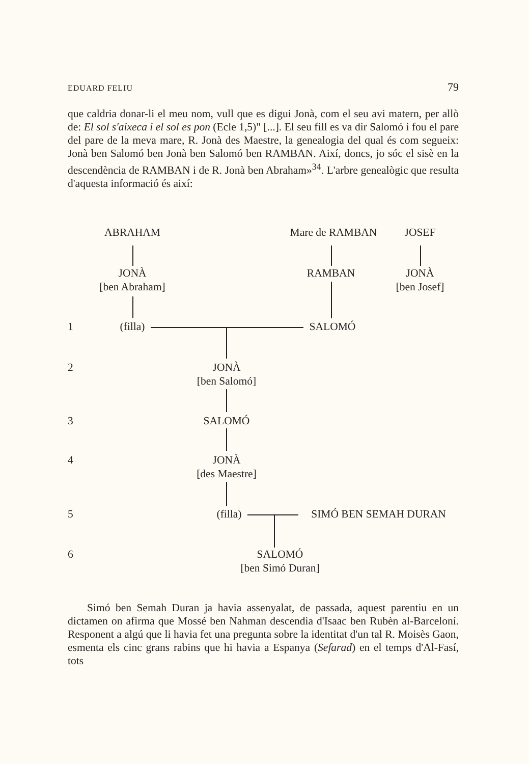EDUARD FELIU 79
que caldria donar-li el meu nom, vull que es digui Jonà, com el seu avi matern, per allò de: El sol s'aixeca i el sol es pon (Ecle 1,5)" [...]. El seu fill es va dir Salomó i fou el pare del pare de la meva mare, R. Jonà des Maestre, la genealogia del qual és com segueix: Jonà ben Salomó ben Jonà ben Salomó ben RAMBAN. Així, doncs, jo sóc el sisè en la descendència de RAMBAN i de R. Jonà ben Abraham»<sup>34</sup>. L'arbre genealògic que resulta d'aquesta informació és així:
ABRAHAM Mare de RAMBAN JOSEF
JONÀ
[ben Abraham]
RAMBAN
JONÀ
[ben Josef]
1 (filla) SALOMÓ
2
JONÀ
[ben Salomó]
3 SALOMÓ
4
JONÀ
[des Maestre]
5 (filla) SIMÓ BEN SEMAH DURAN
6
SALOMÓ
[ben Simó Duran]
Simó ben Semah Duran ja havia assenyalat, de passada, aquest parentiu en un dictamen on afirma que Mossé ben Nahman descendia d'Isaac ben Rubèn al-Barceloní. Responent a algú que li havia fet una pregunta sobre la identitat d'un tal R. Moisès Gaon, esmenta els cinc grans rabins que hi havia a Espanya (Sefarad) en el temps d'Al-Fasí, tots